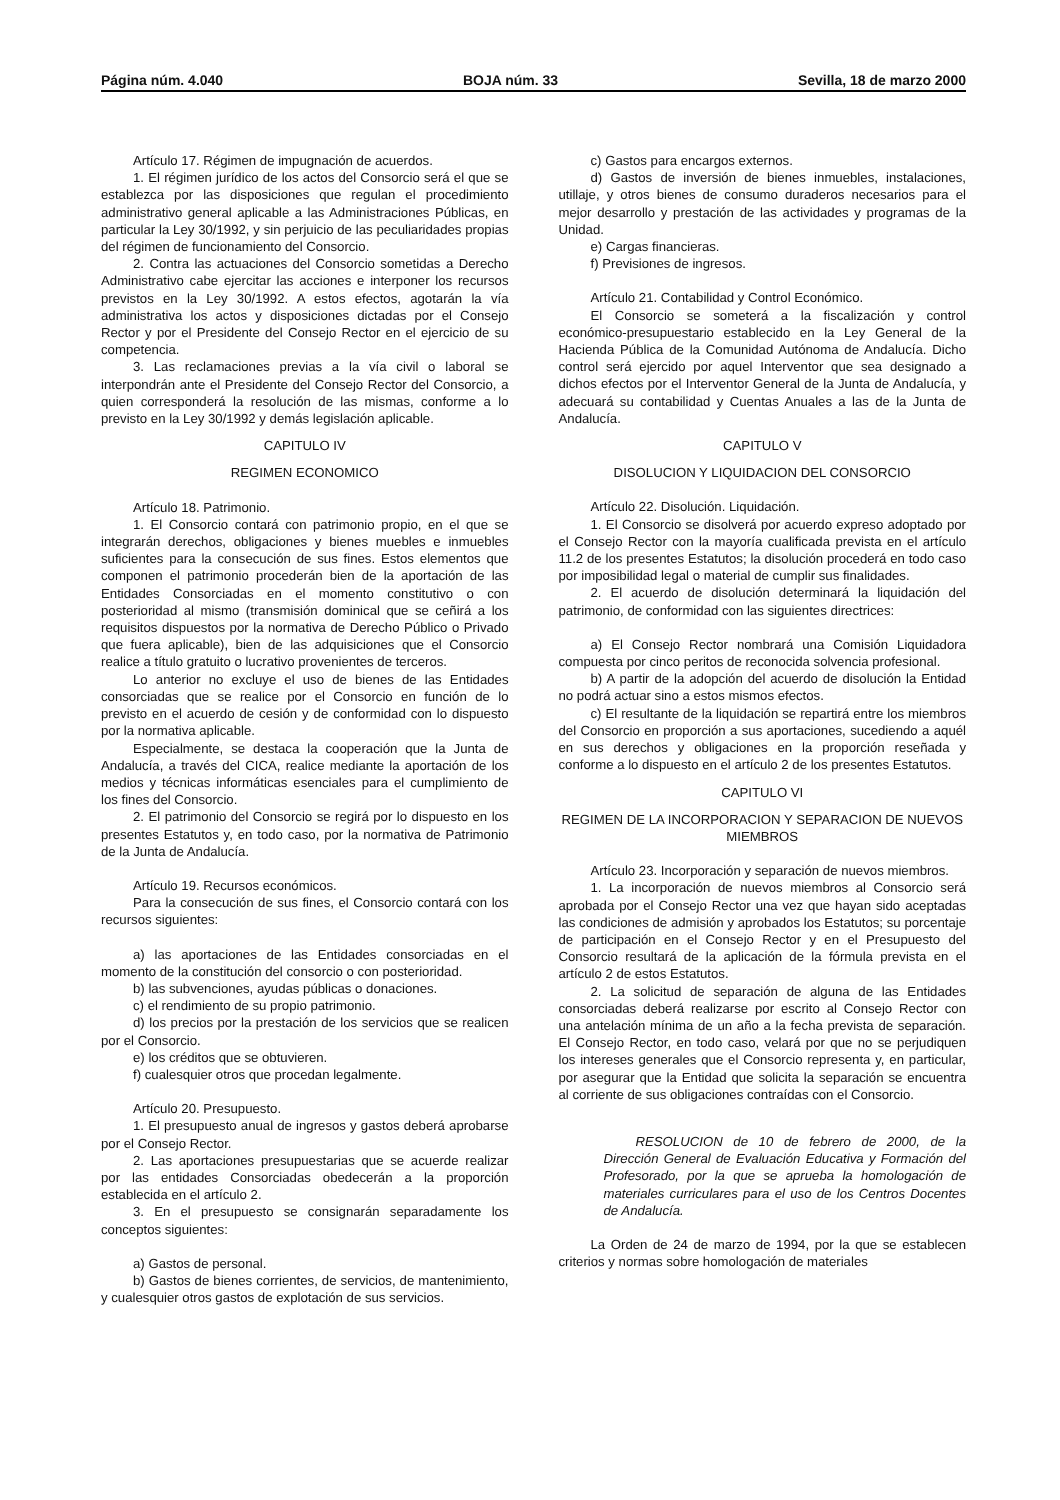Página núm. 4.040 BOJA núm. 33 Sevilla, 18 de marzo 2000
Artículo 17. Régimen de impugnación de acuerdos.
1. El régimen jurídico de los actos del Consorcio será el que se establezca por las disposiciones que regulan el procedimiento administrativo general aplicable a las Administraciones Públicas, en particular la Ley 30/1992, y sin perjuicio de las peculiaridades propias del régimen de funcionamiento del Consorcio.
2. Contra las actuaciones del Consorcio sometidas a Derecho Administrativo cabe ejercitar las acciones e interponer los recursos previstos en la Ley 30/1992. A estos efectos, agotarán la vía administrativa los actos y disposiciones dictadas por el Consejo Rector y por el Presidente del Consejo Rector en el ejercicio de su competencia.
3. Las reclamaciones previas a la vía civil o laboral se interpondrán ante el Presidente del Consejo Rector del Consorcio, a quien corresponderá la resolución de las mismas, conforme a lo previsto en la Ley 30/1992 y demás legislación aplicable.
CAPITULO IV
REGIMEN ECONOMICO
Artículo 18. Patrimonio.
1. El Consorcio contará con patrimonio propio, en el que se integrarán derechos, obligaciones y bienes muebles e inmuebles suficientes para la consecución de sus fines. Estos elementos que componen el patrimonio procederán bien de la aportación de las Entidades Consorciadas en el momento constitutivo o con posterioridad al mismo (transmisión dominical que se ceñirá a los requisitos dispuestos por la normativa de Derecho Público o Privado que fuera aplicable), bien de las adquisiciones que el Consorcio realice a título gratuito o lucrativo provenientes de terceros.
Lo anterior no excluye el uso de bienes de las Entidades consorciadas que se realice por el Consorcio en función de lo previsto en el acuerdo de cesión y de conformidad con lo dispuesto por la normativa aplicable.
Especialmente, se destaca la cooperación que la Junta de Andalucía, a través del CICA, realice mediante la aportación de los medios y técnicas informáticas esenciales para el cumplimiento de los fines del Consorcio.
2. El patrimonio del Consorcio se regirá por lo dispuesto en los presentes Estatutos y, en todo caso, por la normativa de Patrimonio de la Junta de Andalucía.
Artículo 19. Recursos económicos.
Para la consecución de sus fines, el Consorcio contará con los recursos siguientes:
a) las aportaciones de las Entidades consorciadas en el momento de la constitución del consorcio o con posterioridad.
b) las subvenciones, ayudas públicas o donaciones.
c) el rendimiento de su propio patrimonio.
d) los precios por la prestación de los servicios que se realicen por el Consorcio.
e) los créditos que se obtuvieren.
f) cualesquier otros que procedan legalmente.
Artículo 20. Presupuesto.
1. El presupuesto anual de ingresos y gastos deberá aprobarse por el Consejo Rector.
2. Las aportaciones presupuestarias que se acuerde realizar por las entidades Consorciadas obedecerán a la proporción establecida en el artículo 2.
3. En el presupuesto se consignarán separadamente los conceptos siguientes:
a) Gastos de personal.
b) Gastos de bienes corrientes, de servicios, de mantenimiento, y cualesquier otros gastos de explotación de sus servicios.
c) Gastos para encargos externos.
d) Gastos de inversión de bienes inmuebles, instalaciones, utillaje, y otros bienes de consumo duraderos necesarios para el mejor desarrollo y prestación de las actividades y programas de la Unidad.
e) Cargas financieras.
f) Previsiones de ingresos.
Artículo 21. Contabilidad y Control Económico.
El Consorcio se someterá a la fiscalización y control económico-presupuestario establecido en la Ley General de la Hacienda Pública de la Comunidad Autónoma de Andalucía. Dicho control será ejercido por aquel Interventor que sea designado a dichos efectos por el Interventor General de la Junta de Andalucía, y adecuará su contabilidad y Cuentas Anuales a las de la Junta de Andalucía.
CAPITULO V
DISOLUCION Y LIQUIDACION DEL CONSORCIO
Artículo 22. Disolución. Liquidación.
1. El Consorcio se disolverá por acuerdo expreso adoptado por el Consejo Rector con la mayoría cualificada prevista en el artículo 11.2 de los presentes Estatutos; la disolución procederá en todo caso por imposibilidad legal o material de cumplir sus finalidades.
2. El acuerdo de disolución determinará la liquidación del patrimonio, de conformidad con las siguientes directrices:
a) El Consejo Rector nombrará una Comisión Liquidadora compuesta por cinco peritos de reconocida solvencia profesional.
b) A partir de la adopción del acuerdo de disolución la Entidad no podrá actuar sino a estos mismos efectos.
c) El resultante de la liquidación se repartirá entre los miembros del Consorcio en proporción a sus aportaciones, sucediendo a aquél en sus derechos y obligaciones en la proporción reseñada y conforme a lo dispuesto en el artículo 2 de los presentes Estatutos.
CAPITULO VI
REGIMEN DE LA INCORPORACION Y SEPARACION DE NUEVOS MIEMBROS
Artículo 23. Incorporación y separación de nuevos miembros.
1. La incorporación de nuevos miembros al Consorcio será aprobada por el Consejo Rector una vez que hayan sido aceptadas las condiciones de admisión y aprobados los Estatutos; su porcentaje de participación en el Consejo Rector y en el Presupuesto del Consorcio resultará de la aplicación de la fórmula prevista en el artículo 2 de estos Estatutos.
2. La solicitud de separación de alguna de las Entidades consorciadas deberá realizarse por escrito al Consejo Rector con una antelación mínima de un año a la fecha prevista de separación. El Consejo Rector, en todo caso, velará por que no se perjudiquen los intereses generales que el Consorcio representa y, en particular, por asegurar que la Entidad que solicita la separación se encuentra al corriente de sus obligaciones contraídas con el Consorcio.
RESOLUCION de 10 de febrero de 2000, de la Dirección General de Evaluación Educativa y Formación del Profesorado, por la que se aprueba la homologación de materiales curriculares para el uso de los Centros Docentes de Andalucía.
La Orden de 24 de marzo de 1994, por la que se establecen criterios y normas sobre homologación de materiales